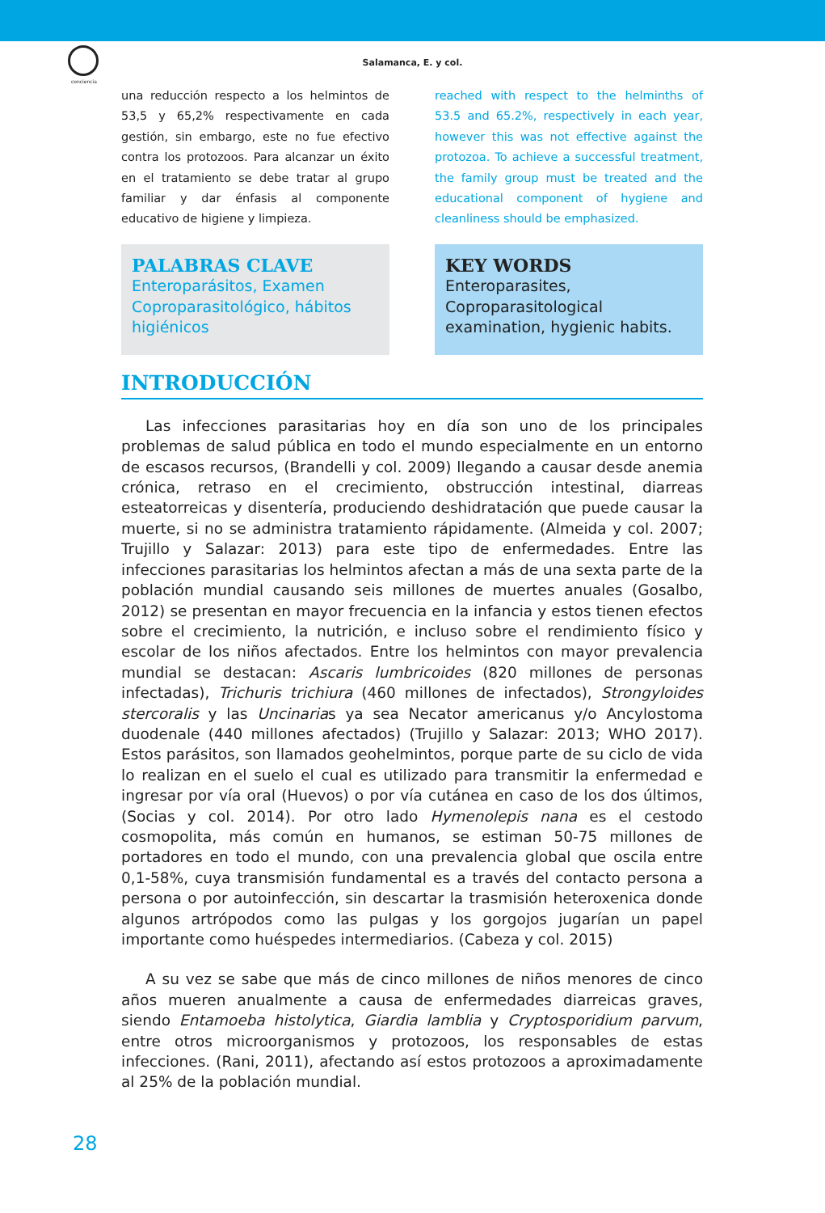conciencia
Salamanca, E. y col.
una reducción respecto a los helmintos de 53,5 y 65,2% respectivamente en cada gestión, sin embargo, este no fue efectivo contra los protozoos. Para alcanzar un éxito en el tratamiento se debe tratar al grupo familiar y dar énfasis al componente educativo de higiene y limpieza.
reached with respect to the helminths of 53.5 and 65.2%, respectively in each year, however this was not effective against the protozoa. To achieve a successful treatment, the family group must be treated and the educational component of hygiene and cleanliness should be emphasized.
PALABRAS CLAVE
Enteroparásitos, Examen Coproparasitológico, hábitos higiénicos
KEY WORDS
Enteroparasites, Coproparasitological examination, hygienic habits.
INTRODUCCIÓN
Las infecciones parasitarias hoy en día son uno de los principales problemas de salud pública en todo el mundo especialmente en un entorno de escasos recursos, (Brandelli y col. 2009) llegando a causar desde anemia crónica, retraso en el crecimiento, obstrucción intestinal, diarreas esteatorreicas y disentería, produciendo deshidratación que puede causar la muerte, si no se administra tratamiento rápidamente. (Almeida y col. 2007; Trujillo y Salazar: 2013) para este tipo de enfermedades. Entre las infecciones parasitarias los helmintos afectan a más de una sexta parte de la población mundial causando seis millones de muertes anuales (Gosalbo, 2012) se presentan en mayor frecuencia en la infancia y estos tienen efectos sobre el crecimiento, la nutrición, e incluso sobre el rendimiento físico y escolar de los niños afectados. Entre los helmintos con mayor prevalencia mundial se destacan: Ascaris lumbricoides (820 millones de personas infectadas), Trichuris trichiura (460 millones de infectados), Strongyloides stercoralis y las Uncinarias ya sea Necator americanus y/o Ancylostoma duodenale (440 millones afectados) (Trujillo y Salazar: 2013; WHO 2017). Estos parásitos, son llamados geohelmintos, porque parte de su ciclo de vida lo realizan en el suelo el cual es utilizado para transmitir la enfermedad e ingresar por vía oral (Huevos) o por vía cutánea en caso de los dos últimos, (Socias y col. 2014). Por otro lado Hymenolepis nana es el cestodo cosmopolita, más común en humanos, se estiman 50-75 millones de portadores en todo el mundo, con una prevalencia global que oscila entre 0,1-58%, cuya transmisión fundamental es a través del contacto persona a persona o por autoinfección, sin descartar la trasmisión heteroxenica donde algunos artrópodos como las pulgas y los gorgojos jugarían un papel importante como huéspedes intermediarios. (Cabeza y col. 2015)
A su vez se sabe que más de cinco millones de niños menores de cinco años mueren anualmente a causa de enfermedades diarreicas graves, siendo Entamoeba histolytica, Giardia lamblia y Cryptosporidium parvum, entre otros microorganismos y protozoos, los responsables de estas infecciones. (Rani, 2011), afectando así estos protozoos a aproximadamente al 25% de la población mundial.
28